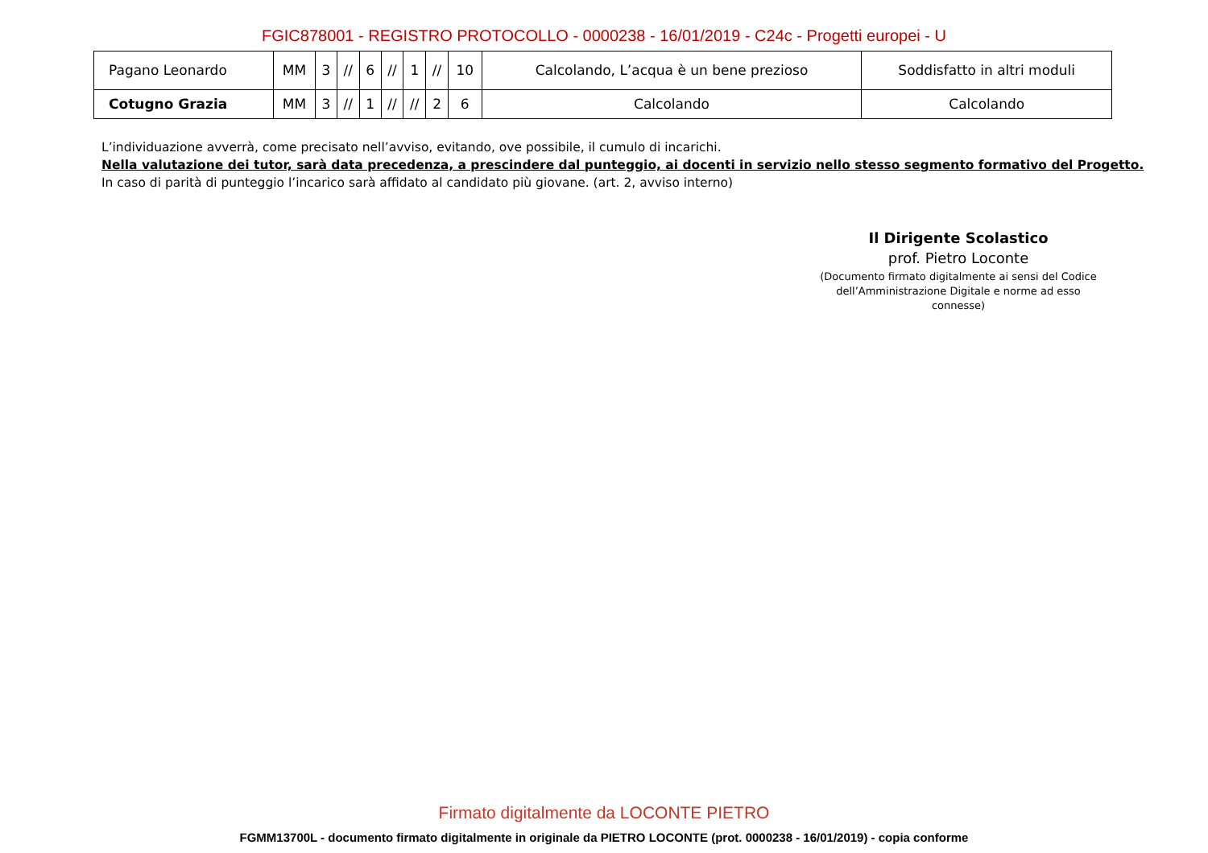FGIC878001 - REGISTRO PROTOCOLLO - 0000238 - 16/01/2019 - C24c - Progetti europei - U
| Pagano Leonardo | MM | 3 | // | 6 | // | 1 | // | 10 | Calcolando, L’acqua è un bene prezioso | Soddisfatto in altri moduli |
| Cotugno Grazia | MM | 3 | // | 1 | // | // | 2 | 6 | Calcolando | Calcolando |
L’individuazione avverrà, come precisato nell’avviso, evitando, ove possibile, il cumulo di incarichi.
Nella valutazione dei tutor, sarà data precedenza, a prescindere dal punteggio, ai docenti in servizio nello stesso segmento formativo del Progetto.
In caso di parità di punteggio l’incarico sarà affidato al candidato più giovane. (art. 2, avviso interno)
Il Dirigente Scolastico
prof. Pietro Loconte
(Documento firmato digitalmente ai sensi del Codice dell’Amministrazione Digitale e norme ad esso connesse)
Firmato digitalmente da LOCONTE PIETRO
FGMM13700L - documento firmato digitalmente in originale da PIETRO LOCONTE (prot. 0000238 - 16/01/2019) - copia conforme